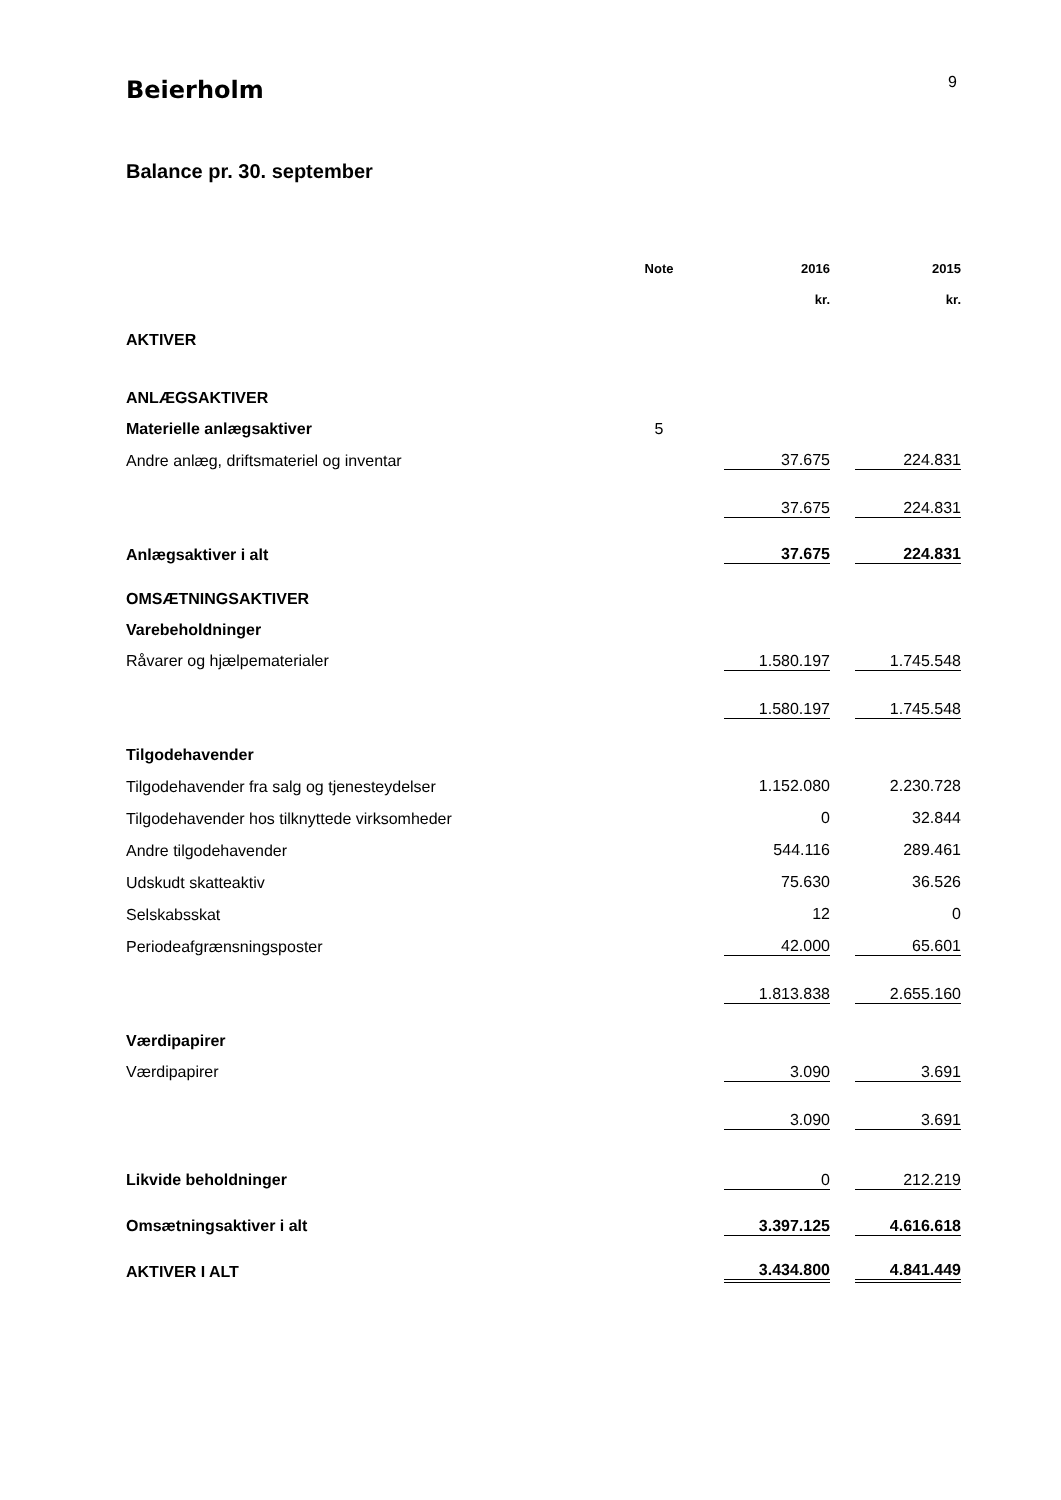Beierholm
9
Balance pr. 30. september
| | Note | | 2016 | | 2015 |
| --- | --- | --- | --- | --- | --- |
| | | | kr. | | kr. |
| AKTIVER | | | | | |
| ANLÆGSAKTIVER | | | | | |
| Materielle anlægsaktiver | 5 | | | | |
| Andre anlæg, driftsmateriel og inventar | | | 37.675 | | 224.831 |
| | | | 37.675 | | 224.831 |
| Anlægsaktiver i alt | | | 37.675 | | 224.831 |
| OMSÆTNINGSAKTIVER | | | | | |
| Varebeholdninger | | | | | |
| Råvarer og hjælpematerialer | | | 1.580.197 | | 1.745.548 |
| | | | 1.580.197 | | 1.745.548 |
| Tilgodehavender | | | | | |
| Tilgodehavender fra salg og tjenesteydelser | | | 1.152.080 | | 2.230.728 |
| Tilgodehavender hos tilknyttede virksomheder | | | 0 | | 32.844 |
| Andre tilgodehavender | | | 544.116 | | 289.461 |
| Udskudt skatteaktiv | | | 75.630 | | 36.526 |
| Selskabsskat | | | 12 | | 0 |
| Periodeafgrænsningsposter | | | 42.000 | | 65.601 |
| | | | 1.813.838 | | 2.655.160 |
| Værdipapirer | | | | | |
| Værdipapirer | | | 3.090 | | 3.691 |
| | | | 3.090 | | 3.691 |
| Likvide beholdninger | | | 0 | | 212.219 |
| Omsætningsaktiver i alt | | | 3.397.125 | | 4.616.618 |
| AKTIVER I ALT | | | 3.434.800 | | 4.841.449 |